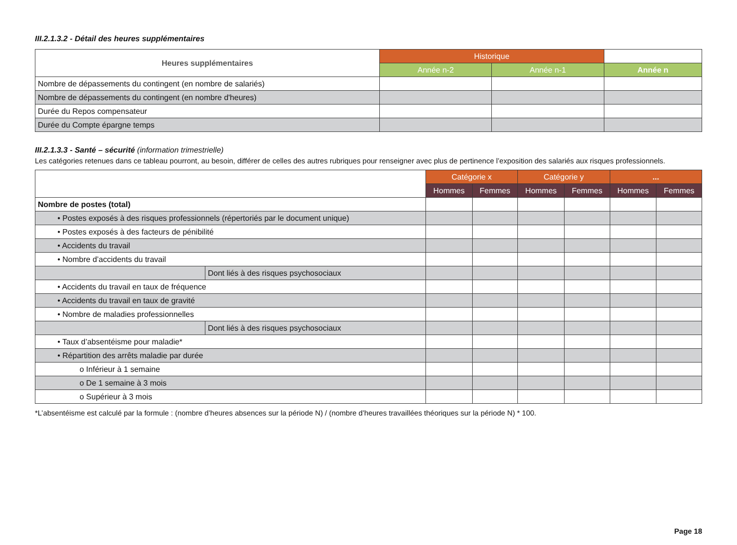III.2.1.3.2 - Détail des heures supplémentaires
| Heures supplémentaires | Historique | | |
| --- | --- | --- | --- |
| | Année n-2 | Année n-1 | Année n |
| Nombre de dépassements du contingent (en nombre de salariés) | | | |
| Nombre de dépassements du contingent (en nombre d'heures) | | | |
| Durée du Repos compensateur | | | |
| Durée du Compte épargne temps | | | |
III.2.1.3.3 - Santé – sécurité (information trimestrielle)
Les catégories retenues dans ce tableau pourront, au besoin, différer de celles des autres rubriques pour renseigner avec plus de pertinence l’exposition des salariés aux risques professionnels.
| | | Catégorie x | | Catégorie y | | ... | |
| --- | --- | --- | --- | --- | --- | --- | --- |
| | | Hommes | Femmes | Hommes | Femmes | Hommes | Femmes |
| Nombre de postes (total) | | | | | | | |
| • Postes exposés à des risques professionnels (répertoriés par le document unique) | | | | | | | |
| • Postes exposés à des facteurs de pénibilité | | | | | | | |
| • Accidents du travail | | | | | | | |
| • Nombre d’accidents du travail | | | | | | | |
| | Dont liés à des risques psychosociaux | | | | | | |
| • Accidents du travail en taux de fréquence | | | | | | | |
| • Accidents du travail en taux de gravité | | | | | | | |
| • Nombre de maladies professionnelles | | | | | | | |
| | Dont liés à des risques psychosociaux | | | | | | |
| • Taux d’absentéisme pour maladie* | | | | | | | |
| • Répartition des arrêts maladie par durée | | | | | | | |
| o Inférieur à 1 semaine | | | | | | | |
| o De 1 semaine à 3 mois | | | | | | | |
| o Supérieur à 3 mois | | | | | | | |
*L’absentéisme est calculé par la formule : (nombre d’heures absences sur la période N) / (nombre d’heures travaillées théoriques sur la période N) * 100.
Page 18